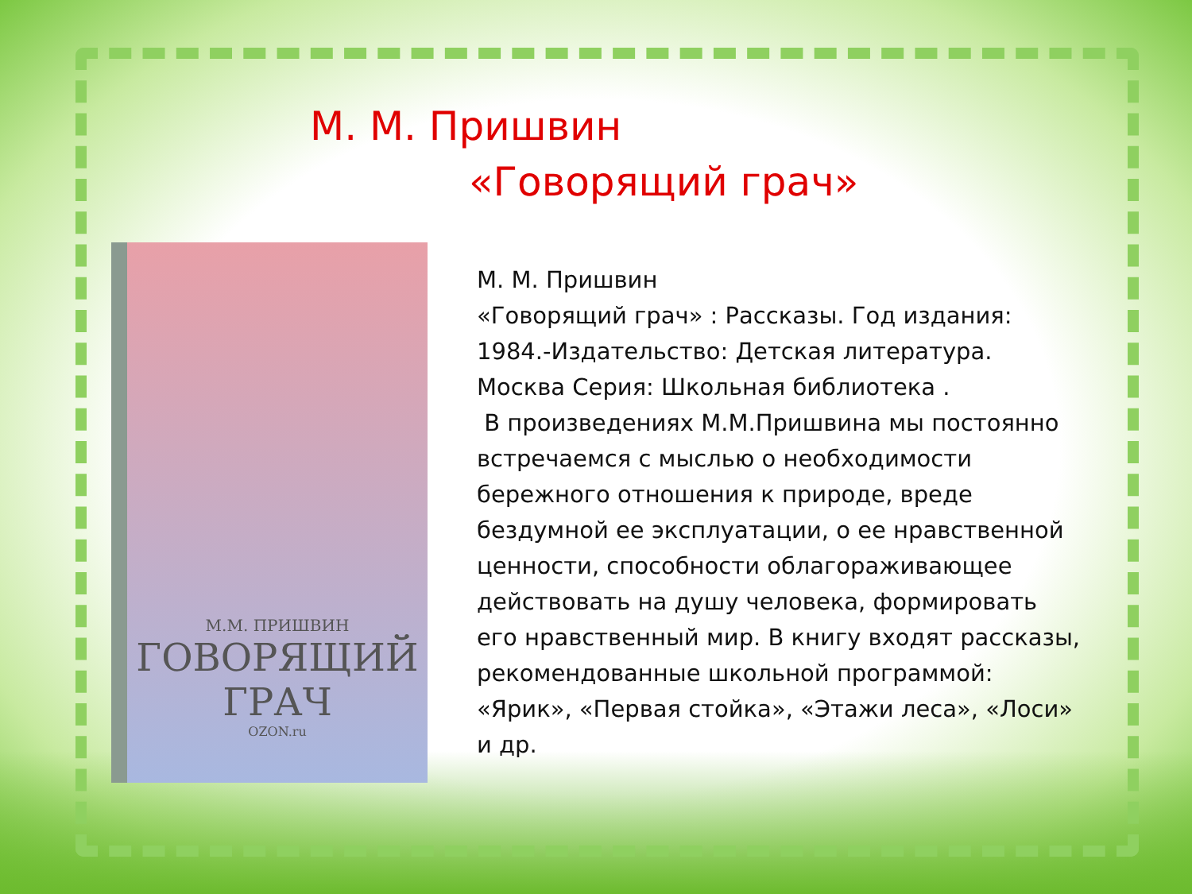М. М. Пришвин
«Говорящий грач»
М.М. ПРИШВИН
ГОВОРЯЩИЙ ГРАЧ
OZON.ru
М. М. Пришвин
«Говорящий грач» : Рассказы. Год издания: 1984.-Издательство: Детская литература. Москва Серия: Школьная библиотека .
В произведениях М.М.Пришвина мы постоянно встречаемся с мыслью о необходимости бережного отношения к природе, вреде бездумной ее эксплуатации, о ее нравственной ценности, способности облагораживающее действовать на душу человека, формировать его нравственный мир. В книгу входят рассказы, рекомендованные школьной программой: «Ярик», «Первая стойка», «Этажи леса», «Лоси» и др.